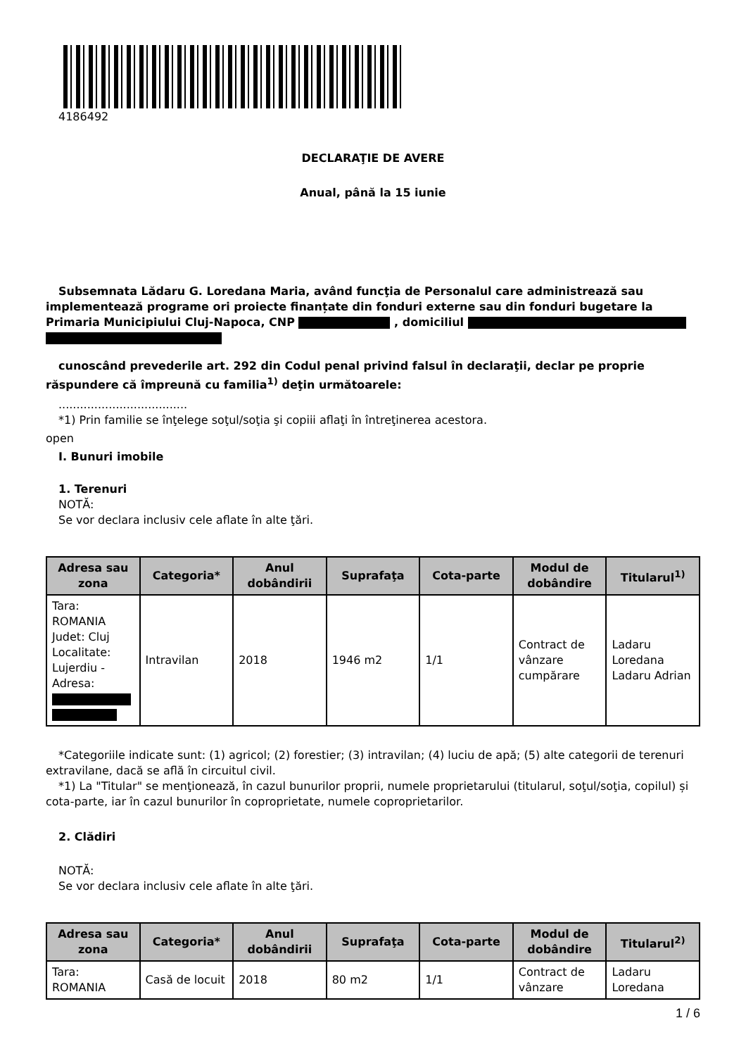4186492
DECLARAŢIE DE AVERE
Anual, până la 15 iunie
Subsemnata Lădaru G. Loredana Maria, având funcţia de Personalul care administrează sau implementează programe ori proiecte finanțate din fonduri externe sau din fonduri bugetare la Primaria Municipiului Cluj-Napoca, CNP , domiciliul
cunoscând prevederile art. 292 din Codul penal privind falsul în declaraţii, declar pe proprie răspundere că împreună cu familia<sup>1)</sup> deţin următoarele:
....................................
*1) Prin familie se înţelege soţul/soţia şi copiii aflaţi în întreţinerea acestora.
open
I. Bunuri imobile
1. Terenuri
NOTĂ:
Se vor declara inclusiv cele aflate în alte ţări.
| Adresa sau zona | Categoria* | Anul dobândirii | Suprafaţa | Cota-parte | Modul de dobândire | Titularul<sup>1)</sup> |
| --- | --- | --- | --- | --- | --- | --- |
| Tara: ROMANIA Judet: Cluj Localitate: Lujerdiu - Adresa: | Intravilan | 2018 | 1946 m2 | 1/1 | Contract de vânzare cumpărare | Ladaru Loredana Ladaru Adrian |
*Categoriile indicate sunt: (1) agricol; (2) forestier; (3) intravilan; (4) luciu de apă; (5) alte categorii de terenuri extravilane, dacă se află în circuitul civil.
*1) La "Titular" se menţionează, în cazul bunurilor proprii, numele proprietarului (titularul, soţul/soţia, copilul) și cota-parte, iar în cazul bunurilor în coproprietate, numele coproprietarilor.
2. Clădiri
NOTĂ:
Se vor declara inclusiv cele aflate în alte ţări.
| Adresa sau zona | Categoria* | Anul dobândirii | Suprafaţa | Cota-parte | Modul de dobândire | Titularul<sup>2)</sup> |
| --- | --- | --- | --- | --- | --- | --- |
| Tara: ROMANIA | Casă de locuit | 2018 | 80 m2 | 1/1 | Contract de vânzare | Ladaru Loredana |
1 / 6